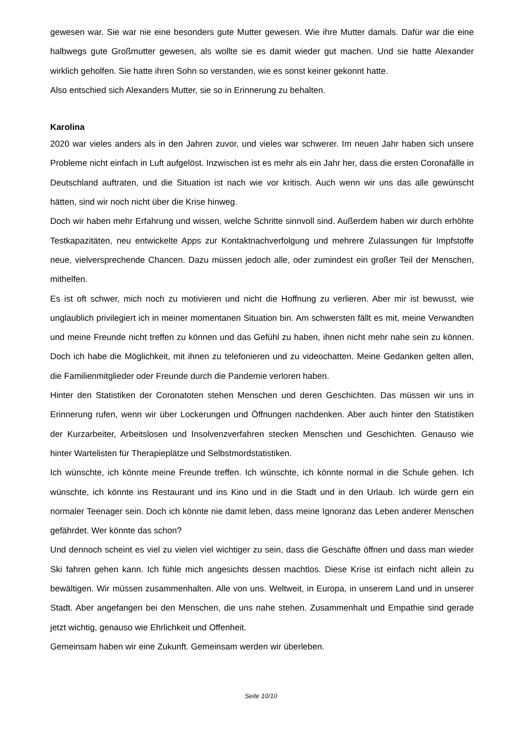gewesen war. Sie war nie eine besonders gute Mutter gewesen. Wie ihre Mutter damals. Dafür war die eine halbwegs gute Großmutter gewesen, als wollte sie es damit wieder gut machen. Und sie hatte Alexander wirklich geholfen. Sie hatte ihren Sohn so verstanden, wie es sonst keiner gekonnt hatte.
Also entschied sich Alexanders Mutter, sie so in Erinnerung zu behalten.
Karolina
2020 war vieles anders als in den Jahren zuvor, und vieles war schwerer. Im neuen Jahr haben sich unsere Probleme nicht einfach in Luft aufgelöst. Inzwischen ist es mehr als ein Jahr her, dass die ersten Coronafälle in Deutschland auftraten, und die Situation ist nach wie vor kritisch. Auch wenn wir uns das alle gewünscht hätten, sind wir noch nicht über die Krise hinweg.
Doch wir haben mehr Erfahrung und wissen, welche Schritte sinnvoll sind. Außerdem haben wir durch erhöhte Testkapazitäten, neu entwickelte Apps zur Kontaktnachverfolgung und mehrere Zulassungen für Impfstoffe neue, vielversprechende Chancen. Dazu müssen jedoch alle, oder zumindest ein großer Teil der Menschen, mithelfen.
Es ist oft schwer, mich noch zu motivieren und nicht die Hoffnung zu verlieren. Aber mir ist bewusst, wie unglaublich privilegiert ich in meiner momentanen Situation bin. Am schwersten fällt es mit, meine Verwandten und meine Freunde nicht treffen zu können und das Gefühl zu haben, ihnen nicht mehr nahe sein zu können. Doch ich habe die Möglichkeit, mit ihnen zu telefonieren und zu videochatten. Meine Gedanken gelten allen, die Familienmitglieder oder Freunde durch die Pandemie verloren haben.
Hinter den Statistiken der Coronatoten stehen Menschen und deren Geschichten. Das müssen wir uns in Erinnerung rufen, wenn wir über Lockerungen und Öffnungen nachdenken. Aber auch hinter den Statistiken der Kurzarbeiter, Arbeitslosen und Insolvenzverfahren stecken Menschen und Geschichten. Genauso wie hinter Wartelisten für Therapieplätze und Selbstmordstatistiken.
Ich wünschte, ich könnte meine Freunde treffen. Ich wünschte, ich könnte normal in die Schule gehen. Ich wünschte, ich könnte ins Restaurant und ins Kino und in die Stadt und in den Urlaub. Ich würde gern ein normaler Teenager sein. Doch ich könnte nie damit leben, dass meine Ignoranz das Leben anderer Menschen gefährdet. Wer könnte das schon?
Und dennoch scheint es viel zu vielen viel wichtiger zu sein, dass die Geschäfte öffnen und dass man wieder Ski fahren gehen kann. Ich fühle mich angesichts dessen machtlos. Diese Krise ist einfach nicht allein zu bewältigen. Wir müssen zusammenhalten. Alle von uns. Weltweit, in Europa, in unserem Land und in unserer Stadt. Aber angefangen bei den Menschen, die uns nahe stehen. Zusammenhalt und Empathie sind gerade jetzt wichtig, genauso wie Ehrlichkeit und Offenheit.
Gemeinsam haben wir eine Zukunft. Gemeinsam werden wir überleben.
Seite 10/10